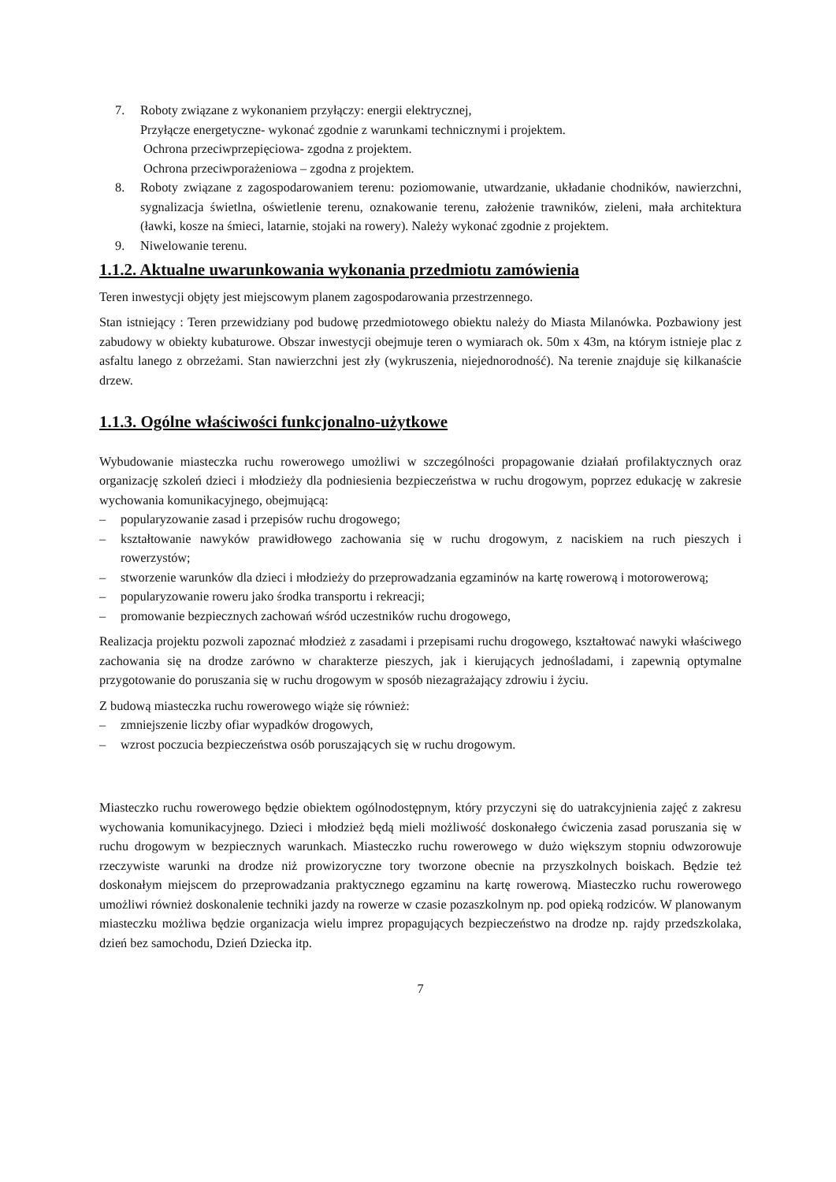7. Roboty związane z wykonaniem przyłączy: energii elektrycznej,
Przyłącze energetyczne- wykonać zgodnie z warunkami technicznymi i projektem.
Ochrona przeciwprzepięciowa- zgodna z projektem.
Ochrona przeciwporażeniowa – zgodna z projektem.
8. Roboty związane z zagospodarowaniem terenu: poziomowanie, utwardzanie, układanie chodników, nawierzchni, sygnalizacja świetlna, oświetlenie terenu, oznakowanie terenu, założenie trawników, zieleni, mała architektura (ławki, kosze na śmieci, latarnie, stojaki na rowery). Należy wykonać zgodnie z projektem.
9. Niwelowanie terenu.
1.1.2. Aktualne uwarunkowania wykonania przedmiotu zamówienia
Teren inwestycji objęty jest miejscowym planem zagospodarowania przestrzennego.
Stan istniejący : Teren przewidziany pod budowę przedmiotowego obiektu należy do Miasta Milanówka. Pozbawiony jest zabudowy w obiekty kubaturowe. Obszar inwestycji obejmuje teren o wymiarach ok. 50m x 43m, na którym istnieje plac z asfaltu lanego z obrzeżami. Stan nawierzchni jest zły (wykruszenia, niejednorodność). Na terenie znajduje się kilkanaście drzew.
1.1.3. Ogólne właściwości funkcjonalno-użytkowe
Wybudowanie miasteczka ruchu rowerowego umożliwi w szczególności propagowanie działań profilaktycznych oraz organizację szkoleń dzieci i młodzieży dla podniesienia bezpieczeństwa w ruchu drogowym, poprzez edukację w zakresie wychowania komunikacyjnego, obejmującą:
– popularyzowanie zasad i przepisów ruchu drogowego;
– kształtowanie nawyków prawidłowego zachowania się w ruchu drogowym, z naciskiem na ruch pieszych i rowerzystów;
– stworzenie warunków dla dzieci i młodzieży do przeprowadzania egzaminów na kartę rowerową i motorowerową;
– popularyzowanie roweru jako środka transportu i rekreacji;
– promowanie bezpiecznych zachowań wśród uczestników ruchu drogowego,
Realizacja projektu pozwoli zapoznać młodzież z zasadami i przepisami ruchu drogowego, kształtować nawyki właściwego zachowania się na drodze zarówno w charakterze pieszych, jak i kierujących jednośladami, i zapewnią optymalne przygotowanie do poruszania się w ruchu drogowym w sposób niezagrażający zdrowiu i życiu.
Z budową miasteczka ruchu rowerowego wiąże się również:
– zmniejszenie liczby ofiar wypadków drogowych,
– wzrost poczucia bezpieczeństwa osób poruszających się w ruchu drogowym.
Miasteczko ruchu rowerowego będzie obiektem ogólnodostępnym, który przyczyni się do uatrakcyjnienia zajęć z zakresu wychowania komunikacyjnego. Dzieci i młodzież będą mieli możliwość doskonałego ćwiczenia zasad poruszania się w ruchu drogowym w bezpiecznych warunkach. Miasteczko ruchu rowerowego w dużo większym stopniu odwzorowuje rzeczywiste warunki na drodze niż prowizoryczne tory tworzone obecnie na przyszkolnych boiskach. Będzie też doskonałym miejscem do przeprowadzania praktycznego egzaminu na kartę rowerową. Miasteczko ruchu rowerowego umożliwi również doskonalenie techniki jazdy na rowerze w czasie pozaszkolnym np. pod opieką rodziców. W planowanym miasteczku możliwa będzie organizacja wielu imprez propagujących bezpieczeństwo na drodze np. rajdy przedszkolaka, dzień bez samochodu, Dzień Dziecka itp.
7